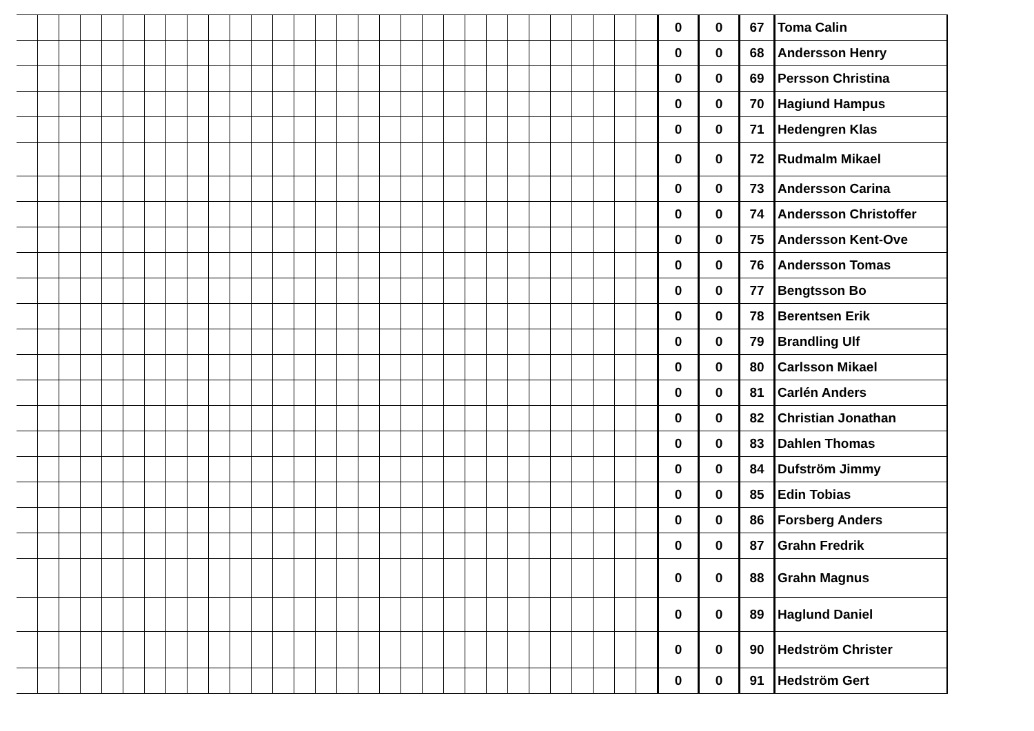| | | | | | | | | | | | | | | | | | | | | | | | | | | | | | | 0 | 0 | 67 | Toma Calin |
| | | | | | | | | | | | | | | | | | | | | | | | | | | | | | | 0 | 0 | 68 | Andersson Henry |
| | | | | | | | | | | | | | | | | | | | | | | | | | | | | | | 0 | 0 | 69 | Persson Christina |
| | | | | | | | | | | | | | | | | | | | | | | | | | | | | | | 0 | 0 | 70 | Hagiund Hampus |
| | | | | | | | | | | | | | | | | | | | | | | | | | | | | | | 0 | 0 | 71 | Hedengren Klas |
| | | | | | | | | | | | | | | | | | | | | | | | | | | | | | | 0 | 0 | 72 | Rudmalm Mikael |
| | | | | | | | | | | | | | | | | | | | | | | | | | | | | | | 0 | 0 | 73 | Andersson Carina |
| | | | | | | | | | | | | | | | | | | | | | | | | | | | | | | 0 | 0 | 74 | Andersson Christoffer |
| | | | | | | | | | | | | | | | | | | | | | | | | | | | | | | 0 | 0 | 75 | Andersson Kent-Ove |
| | | | | | | | | | | | | | | | | | | | | | | | | | | | | | | 0 | 0 | 76 | Andersson Tomas |
| | | | | | | | | | | | | | | | | | | | | | | | | | | | | | | 0 | 0 | 77 | Bengtsson Bo |
| | | | | | | | | | | | | | | | | | | | | | | | | | | | | | | 0 | 0 | 78 | Berentsen Erik |
| | | | | | | | | | | | | | | | | | | | | | | | | | | | | | | 0 | 0 | 79 | Brandling Ulf |
| | | | | | | | | | | | | | | | | | | | | | | | | | | | | | | 0 | 0 | 80 | Carlsson Mikael |
| | | | | | | | | | | | | | | | | | | | | | | | | | | | | | | 0 | 0 | 81 | Carlén Anders |
| | | | | | | | | | | | | | | | | | | | | | | | | | | | | | | 0 | 0 | 82 | Christian Jonathan |
| | | | | | | | | | | | | | | | | | | | | | | | | | | | | | | 0 | 0 | 83 | Dahlen Thomas |
| | | | | | | | | | | | | | | | | | | | | | | | | | | | | | | 0 | 0 | 84 | Dufström Jimmy |
| | | | | | | | | | | | | | | | | | | | | | | | | | | | | | | 0 | 0 | 85 | Edin Tobias |
| | | | | | | | | | | | | | | | | | | | | | | | | | | | | | | 0 | 0 | 86 | Forsberg Anders |
| | | | | | | | | | | | | | | | | | | | | | | | | | | | | | | 0 | 0 | 87 | Grahn Fredrik |
| | | | | | | | | | | | | | | | | | | | | | | | | | | | | | | 0 | 0 | 88 | Grahn Magnus |
| | | | | | | | | | | | | | | | | | | | | | | | | | | | | | | 0 | 0 | 89 | Haglund Daniel |
| | | | | | | | | | | | | | | | | | | | | | | | | | | | | | | 0 | 0 | 90 | Hedström Christer |
| | | | | | | | | | | | | | | | | | | | | | | | | | | | | | | 0 | 0 | 91 | Hedström Gert |